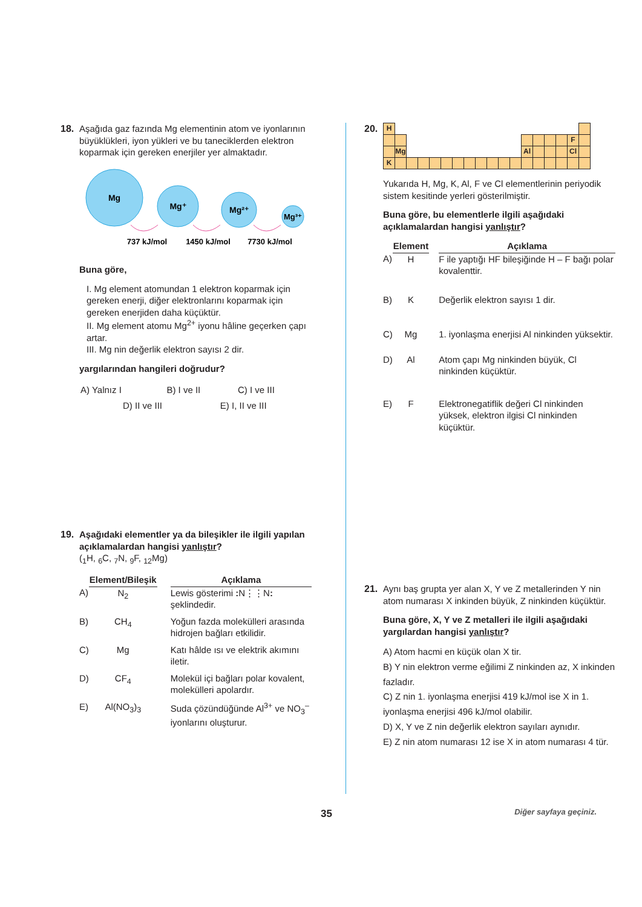18. Aşağıda gaz fazında Mg elementinin atom ve iyonlarının büyüklükleri, iyon yükleri ve bu taneciklerden elektron koparmak için gereken enerjiler yer almaktadır.
Mg
Mg⁺
Mg²⁺
Mg³⁺
737 kJ/mol
1450 kJ/mol
7730 kJ/mol
Buna göre,
I. Mg element atomundan 1 elektron koparmak için gereken enerji, diğer elektronlarını koparmak için gereken enerjiden daha küçüktür.
II. Mg element atomu Mg<sup>2+</sup> iyonu hâline geçerken çapı artar.
III. Mg nin değerlik elektron sayısı 2 dir.
yargılarından hangileri doğrudur?
| A) Yalnız I | B) I ve II | C) I ve III |
| D) II ve III E) I, II ve III | | |
19. Aşağıdaki elementler ya da bileşikler ile ilgili yapılan açıklamalardan hangisi yanlıştır?
(<sub>1</sub>H, <sub>6</sub>C, <sub>7</sub>N, <sub>9</sub>F, <sub>12</sub>Mg)
| | Element/Bileşik | | Açıklama |
| --- | --- | --- | --- |
| A) | N<sub>2</sub> | | Lewis gösterimi : N⋮⋮N : şeklindedir. |
| B) | CH<sub>4</sub> | | Yoğun fazda molekülleri arasında hidrojen bağları etkilidir. |
| C) | Mg | | Katı hâlde ısı ve elektrik akımını iletir. |
| D) | CF<sub>4</sub> | | Molekül içi bağları polar kovalent, molekülleri apolardır. |
| E) | Al(NO<sub>3</sub>)<sub>3</sub> | | Suda çözündüğünde Al<sup>3+</sup> ve NO<sub>3</sub><sup>–</sup> iyonlarını oluşturur. |
20.
| H | | | | | | | | | | | | | | | | | |
| | | | | | | | | | | | | | | | | F | |
| | Mg | | | | | | | | | | | Al | | | | Cl | |
| K | | | | | | | | | | | | | | | | | |
Yukarıda H, Mg, K, Al, F ve Cl elementlerinin periyodik sistem kesitinde yerleri gösterilmiştir.
Buna göre, bu elementlerle ilgili aşağıdaki açıklamalardan hangisi yanlıştır?
| | Element | | Açıklama |
| --- | --- | --- | --- |
| A) | H | | F ile yaptığı HF bileşiğinde H – F bağı polar kovalenttir. |
| B) | K | | Değerlik elektron sayısı 1 dir. |
| C) | Mg | | 1. iyonlaşma enerjisi Al ninkinden yüksektir. |
| D) | Al | | Atom çapı Mg ninkinden büyük, Cl ninkinden küçüktür. |
| E) | F | | Elektronegatiflik değeri Cl ninkinden yüksek, elektron ilgisi Cl ninkinden küçüktür. |
21. Aynı baş grupta yer alan X, Y ve Z metallerinden Y nin atom numarası X inkinden büyük, Z ninkinden küçüktür.
Buna göre, X, Y ve Z metalleri ile ilgili aşağıdaki yargılardan hangisi yanlıştır?
A) Atom hacmi en küçük olan X tir.
B) Y nin elektron verme eğilimi Z ninkinden az, X inkinden fazladır.
C) Z nin 1. iyonlaşma enerjisi 419 kJ/mol ise X in 1. iyonlaşma enerjisi 496 kJ/mol olabilir.
D) X, Y ve Z nin değerlik elektron sayıları aynıdır.
E) Z nin atom numarası 12 ise X in atom numarası 4 tür.
35 Diğer sayfaya geçiniz.